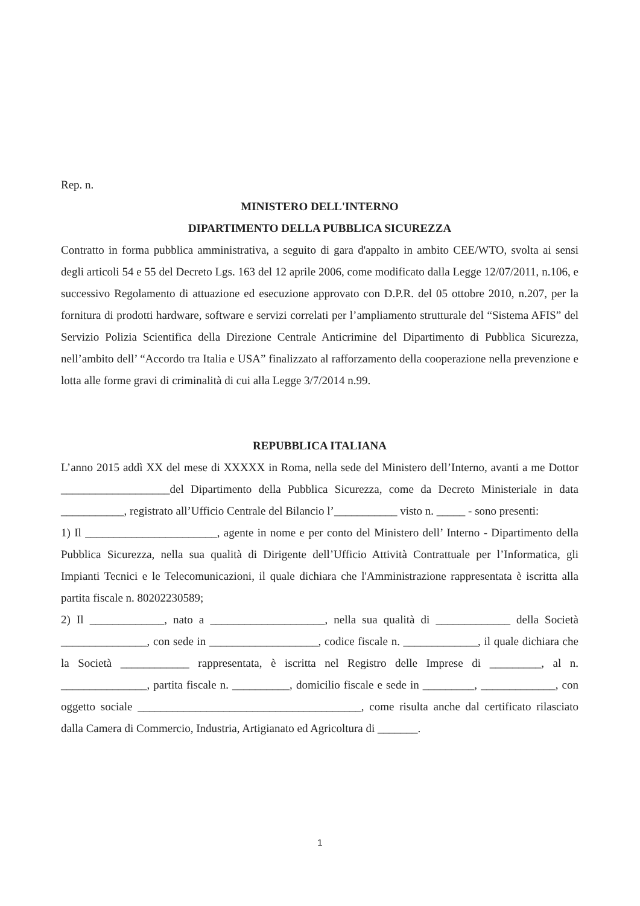Rep. n.
MINISTERO DELL'INTERNO
DIPARTIMENTO DELLA PUBBLICA SICUREZZA
Contratto in forma pubblica amministrativa, a seguito di gara d'appalto in ambito CEE/WTO, svolta ai sensi degli articoli 54 e 55 del Decreto Lgs. 163 del 12 aprile 2006, come modificato dalla Legge 12/07/2011, n.106, e successivo Regolamento di attuazione ed esecuzione approvato con D.P.R. del 05 ottobre 2010, n.207, per la fornitura di prodotti hardware, software e servizi correlati per l’ampliamento strutturale del “Sistema AFIS” del Servizio Polizia Scientifica della Direzione Centrale Anticrimine del Dipartimento di Pubblica Sicurezza, nell’ambito dell’ “Accordo tra Italia e USA” finalizzato al rafforzamento della cooperazione nella prevenzione e lotta alle forme gravi di criminalità di cui alla Legge 3/7/2014 n.99.
REPUBBLICA ITALIANA
L’anno 2015 addì XX del mese di XXXXX in Roma, nella sede del Ministero dell’Interno, avanti a me Dottor ___________________del Dipartimento della Pubblica Sicurezza, come da Decreto Ministeriale in data ___________, registrato all’Ufficio Centrale del Bilancio l’___________ visto n. _____ - sono presenti:
1) Il _______________________, agente in nome e per conto del Ministero dell’ Interno - Dipartimento della Pubblica Sicurezza, nella sua qualità di Dirigente dell’Ufficio Attività Contrattuale per l’Informatica, gli Impianti Tecnici e le Telecomunicazioni, il quale dichiara che l'Amministrazione rappresentata è iscritta alla partita fiscale n. 80202230589;
2) Il _____________, nato a ____________________, nella sua qualità di _____________ della Società _______________, con sede in ___________________, codice fiscale n. _____________, il quale dichiara che la Società ____________ rappresentata, è iscritta nel Registro delle Imprese di _________, al n. _______________, partita fiscale n. __________, domicilio fiscale e sede in _________, _____________, con oggetto sociale _______________________________________, come risulta anche dal certificato rilasciato dalla Camera di Commercio, Industria, Artigianato ed Agricoltura di _______.
1